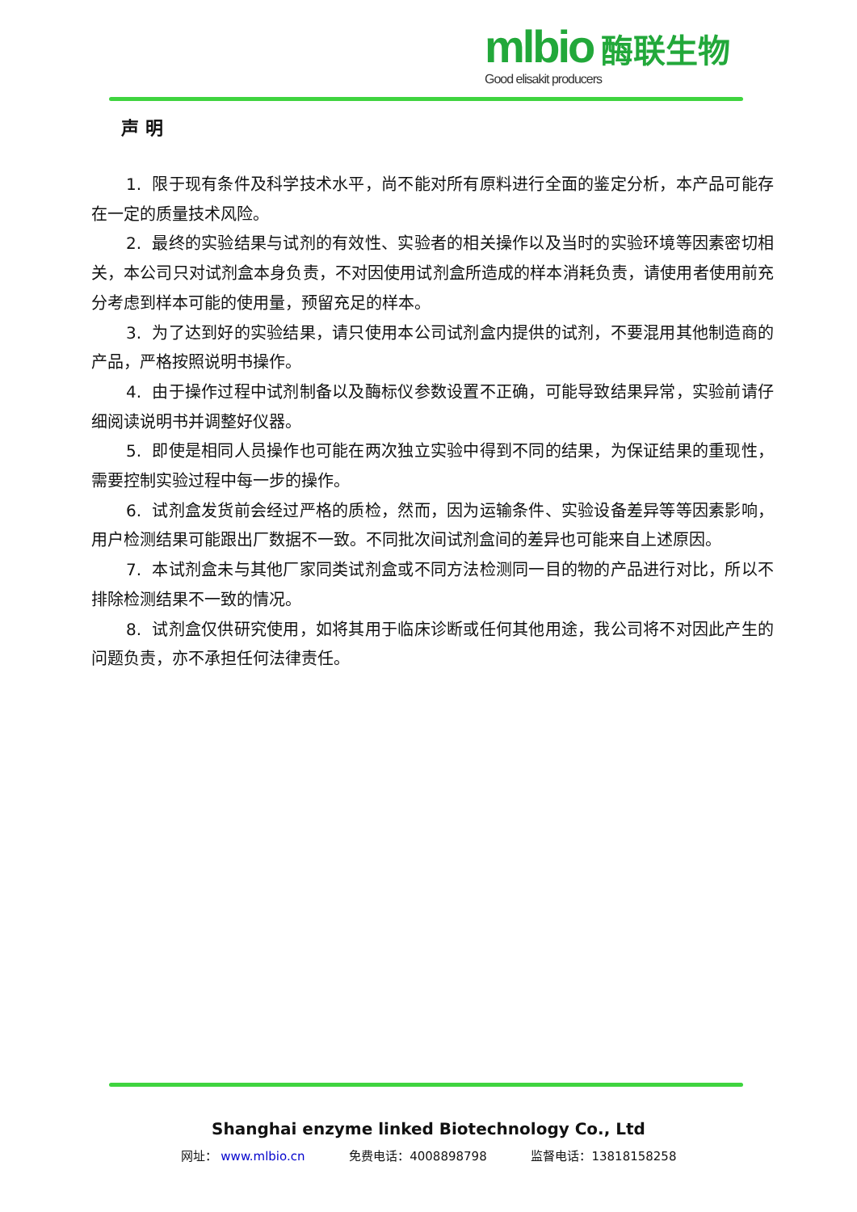mlbio 酶联生物
Good elisakit producers
声明
1. 限于现有条件及科学技术水平，尚不能对所有原料进行全面的鉴定分析，本产品可能存在一定的质量技术风险。
2. 最终的实验结果与试剂的有效性、实验者的相关操作以及当时的实验环境等因素密切相关，本公司只对试剂盒本身负责，不对因使用试剂盒所造成的样本消耗负责，请使用者使用前充分考虑到样本可能的使用量，预留充足的样本。
3. 为了达到好的实验结果，请只使用本公司试剂盒内提供的试剂，不要混用其他制造商的产品，严格按照说明书操作。
4. 由于操作过程中试剂制备以及酶标仪参数设置不正确，可能导致结果异常，实验前请仔细阅读说明书并调整好仪器。
5. 即使是相同人员操作也可能在两次独立实验中得到不同的结果，为保证结果的重现性，需要控制实验过程中每一步的操作。
6. 试剂盒发货前会经过严格的质检，然而，因为运输条件、实验设备差异等等因素影响，用户检测结果可能跟出厂数据不一致。不同批次间试剂盒间的差异也可能来自上述原因。
7. 本试剂盒未与其他厂家同类试剂盒或不同方法检测同一目的物的产品进行对比，所以不排除检测结果不一致的情况。
8. 试剂盒仅供研究使用，如将其用于临床诊断或任何其他用途，我公司将不对因此产生的问题负责，亦不承担任何法律责任。
Shanghai enzyme linked Biotechnology Co., Ltd
网址： www.mlbio.cn 免费电话：4008898798 监督电话：13818158258